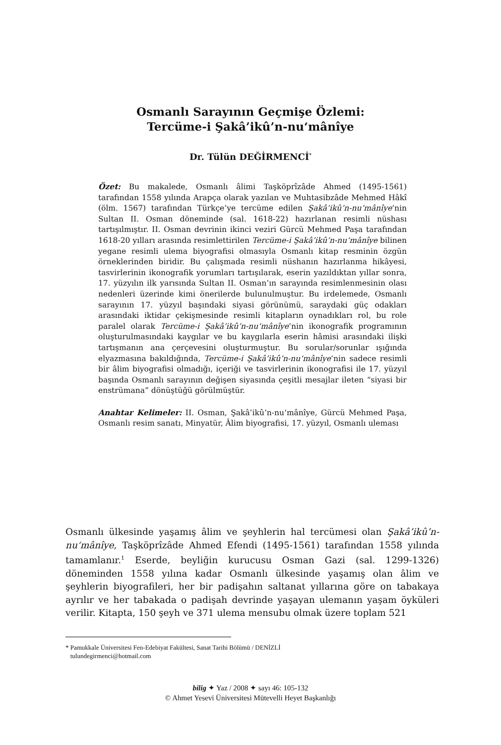Osmanlı Sarayının Geçmişe Özlemi:
Tercüme-i Şakâ’ikû’n-nu‘mânîye
Dr. Tülün DEĞİRMENCİ<sup>*</sup>
Özet: Bu makalede, Osmanlı âlimi Taşköprîzâde Ahmed (1495-1561) tarafından 1558 yılında Arapça olarak yazılan ve Muhtasibzâde Mehmed Hâkî (ölm. 1567) tarafından Türkçe’ye tercüme edilen Şakâ’ikû’n-nu‘mânîye’nin Sultan II. Osman döneminde (sal. 1618-22) hazırlanan resimli nüshası tartışılmıştır. II. Osman devrinin ikinci veziri Gürcü Mehmed Paşa tarafından 1618-20 yılları arasında resimlettirilen Tercüme-i Şakâ’ikû’n-nu‘mânîye bilinen yegane resimli ulema biyografisi olmasıyla Osmanlı kitap resminin özgün örneklerinden biridir. Bu çalışmada resimli nüshanın hazırlanma hikâyesi, tasvirlerinin ikonografik yorumları tartışılarak, eserin yazıldıktan yıllar sonra, 17. yüzyılın ilk yarısında Sultan II. Osman’ın sarayında resimlenmesinin olası nedenleri üzerinde kimi önerilerde bulunulmuştur. Bu irdelemede, Osmanlı sarayının 17. yüzyıl başındaki siyasi görünümü, saraydaki güç odakları arasındaki iktidar çekişmesinde resimli kitapların oynadıkları rol, bu role paralel olarak Tercüme-i Şakâ’ikû’n-nu‘mânîye’nin ikonografik programının oluşturulmasındaki kaygılar ve bu kaygılarla eserin hâmisi arasındaki ilişki tartışmanın ana çerçevesini oluşturmuştur. Bu sorular/sorunlar ışığında elyazmasına bakıldığında, Tercüme-i Şakâ’ikû’n-nu‘mânîye‘nin sadece resimli bir âlim biyografisi olmadığı, içeriği ve tasvirlerinin ikonografisi ile 17. yüzyıl başında Osmanlı sarayının değişen siyasında çeşitli mesajlar ileten “siyasi bir enstrümana” dönüştüğü görülmüştür.
Anahtar Kelimeler: II. Osman, Şakâ’ikû’n-nu‘mânîye, Gürcü Mehmed Paşa, Osmanlı resim sanatı, Minyatür, Âlim biyografisi, 17. yüzyıl, Osmanlı uleması
Osmanlı ülkesinde yaşamış âlim ve şeyhlerin hal tercümesi olan Şakâ’ikû’n-nu‘mânîye, Taşköprîzâde Ahmed Efendi (1495-1561) tarafından 1558 yılında tamamlanır.<sup>1</sup> Eserde, beyliğin kurucusu Osman Gazi (sal. 1299-1326) döneminden 1558 yılına kadar Osmanlı ülkesinde yaşamış olan âlim ve şeyhlerin biyografileri, her bir padişahın saltanat yıllarına göre on tabakaya ayrılır ve her tabakada o padişah devrinde yaşayan ulemanın yaşam öyküleri verilir. Kitapta, 150 şeyh ve 371 ulema mensubu olmak üzere toplam 521
* Pamukkale Üniversitesi Fen-Edebiyat Fakültesi, Sanat Tarihi Bölümü / DENİZLİ
tulundegirmenci@hotmail.com
bilig ✦ Yaz / 2008 ✦ sayı 46: 105-132
© Ahmet Yesevi Üniversitesi Mütevelli Heyet Başkanlığı